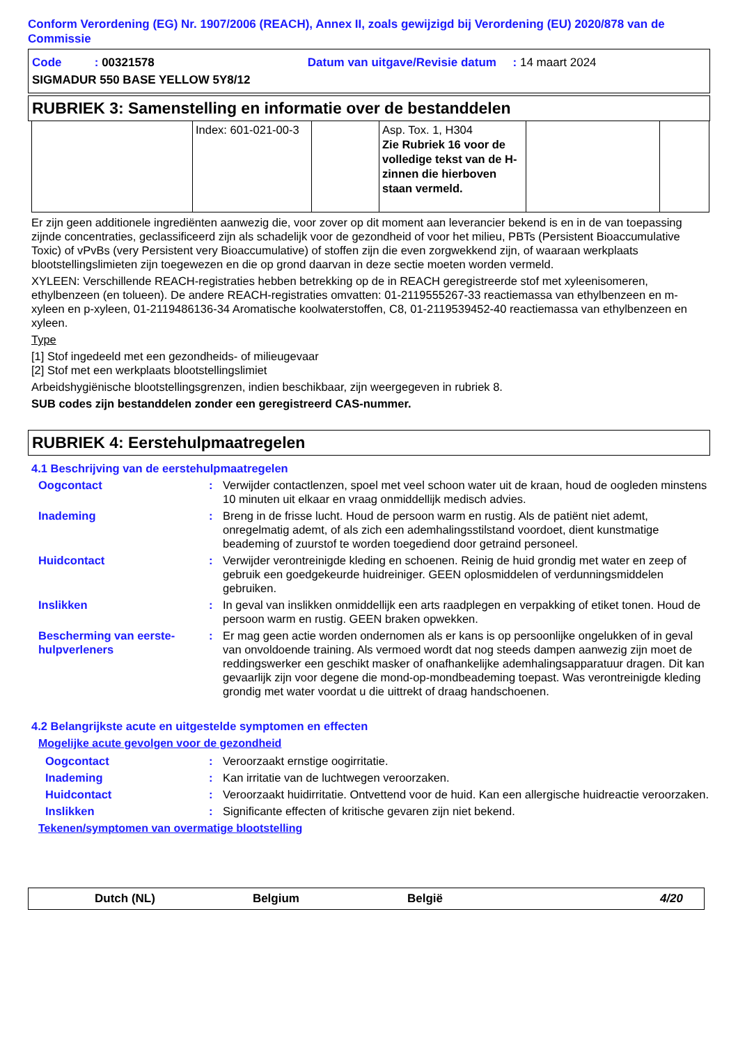Conform Verordening (EG) Nr. 1907/2006 (REACH), Annex II, zoals gewijzigd bij Verordening (EU) 2020/878 van de Commissie
Code : 00321578 Datum van uitgave/Revisie datum : 14 maart 2024
SIGMADUR 550 BASE YELLOW 5Y8/12
RUBRIEK 3: Samenstelling en informatie over de bestanddelen
| | Index: 601-021-00-3 | | Asp. Tox. 1, H304 Zie Rubriek 16 voor de volledige tekst van de H-zinnen die hierboven staan vermeld. | | |
Er zijn geen additionele ingrediënten aanwezig die, voor zover op dit moment aan leverancier bekend is en in de van toepassing zijnde concentraties, geclassificeerd zijn als schadelijk voor de gezondheid of voor het milieu, PBTs (Persistent Bioaccumulative Toxic) of vPvBs (very Persistent very Bioaccumulative) of stoffen zijn die even zorgwekkend zijn, of waaraan werkplaats blootstellingslimieten zijn toegewezen en die op grond daarvan in deze sectie moeten worden vermeld.
XYLEEN: Verschillende REACH-registraties hebben betrekking op de in REACH geregistreerde stof met xyleenisomeren, ethylbenzeen (en tolueen). De andere REACH-registraties omvatten: 01-2119555267-33 reactiemassa van ethylbenzeen en m-xyleen en p-xyleen, 01-2119486136-34 Aromatische koolwaterstoffen, C8, 01-2119539452-40 reactiemassa van ethylbenzeen en xyleen.
Type
[1] Stof ingedeeld met een gezondheids- of milieugevaar
[2] Stof met een werkplaats blootstellingslimiet
Arbeidshygiënische blootstellingsgrenzen, indien beschikbaar, zijn weergegeven in rubriek 8.
SUB codes zijn bestanddelen zonder een geregistreerd CAS-nummer.
RUBRIEK 4: Eerstehulpmaatregelen
4.1 Beschrijving van de eerstehulpmaatregelen
Oogcontact : Verwijder contactlenzen, spoel met veel schoon water uit de kraan, houd de oogleden minstens 10 minuten uit elkaar en vraag onmiddellijk medisch advies.
Inademing : Breng in de frisse lucht. Houd de persoon warm en rustig. Als de patiënt niet ademt, onregelmatig ademt, of als zich een ademhalingsstilstand voordoet, dient kunstmatige beademing of zuurstof te worden toegediend door getraind personeel.
Huidcontact : Verwijder verontreinigde kleding en schoenen. Reinig de huid grondig met water en zeep of gebruik een goedgekeurde huidreiniger. GEEN oplosmiddelen of verdunningsmiddelen gebruiken.
Inslikken : In geval van inslikken onmiddellijk een arts raadplegen en verpakking of etiket tonen. Houd de persoon warm en rustig. GEEN braken opwekken.
Bescherming van eerste-hulpverleners
: Er mag geen actie worden ondernomen als er kans is op persoonlijke ongelukken of in geval van onvoldoende training. Als vermoed wordt dat nog steeds dampen aanwezig zijn moet de reddingswerker een geschikt masker of onafhankelijke ademhalingsapparatuur dragen. Dit kan gevaarlijk zijn voor degene die mond-op-mondbeademing toepast. Was verontreinigde kleding grondig met water voordat u die uittrekt of draag handschoenen.
4.2 Belangrijkste acute en uitgestelde symptomen en effecten
Mogelijke acute gevolgen voor de gezondheid
Oogcontact : Veroorzaakt ernstige oogirritatie.
Inademing : Kan irritatie van de luchtwegen veroorzaken.
Huidcontact : Veroorzaakt huidirritatie. Ontvettend voor de huid. Kan een allergische huidreactie veroorzaken.
Inslikken : Significante effecten of kritische gevaren zijn niet bekend.
Tekenen/symptomen van overmatige blootstelling
Dutch (NL) Belgium België 4/20